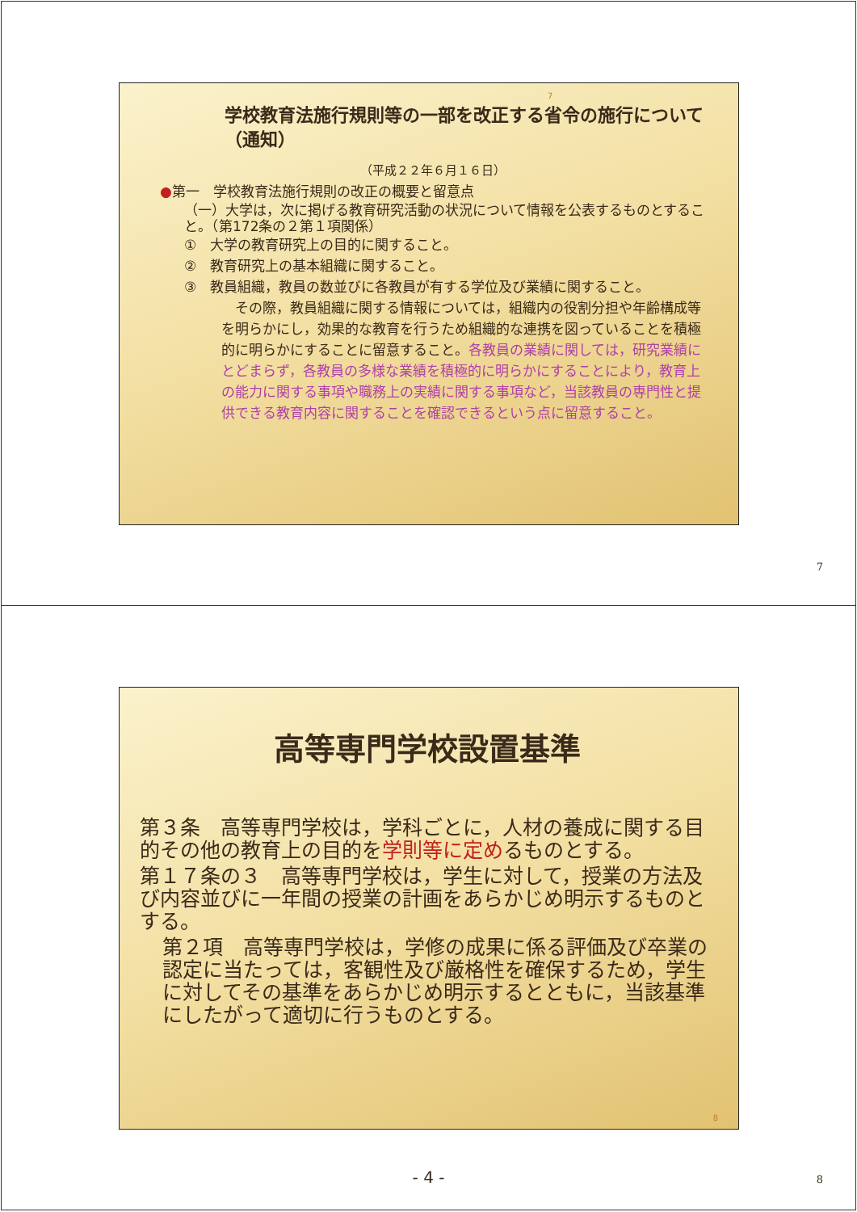7
学校教育法施行規則等の一部を改正する省令の施行について（通知）
（平成２２年６月１６日）
●第一　学校教育法施行規則の改正の概要と留意点
（一）大学は，次に掲げる教育研究活動の状況について情報を公表するものとすること。（第172条の２第１項関係）
①　大学の教育研究上の目的に関すること。
②　教育研究上の基本組織に関すること。
③　教員組織，教員の数並びに各教員が有する学位及び業績に関すること。
　その際，教員組織に関する情報については，組織内の役割分担や年齢構成等を明らかにし，効果的な教育を行うため組織的な連携を図っていることを積極的に明らかにすることに留意すること。各教員の業績に関しては，研究業績にとどまらず，各教員の多様な業績を積極的に明らかにすることにより，教育上の能力に関する事項や職務上の実績に関する事項など，当該教員の専門性と提供できる教育内容に関することを確認できるという点に留意すること。
7
高等専門学校設置基準
第３条　高等専門学校は，学科ごとに，人材の養成に関する目的その他の教育上の目的を学則等に定めるものとする。
第１７条の３　高等専門学校は，学生に対して，授業の方法及び内容並びに一年間の授業の計画をあらかじめ明示するものとする。
第２項　高等専門学校は，学修の成果に係る評価及び卒業の認定に当たっては，客観性及び厳格性を確保するため，学生に対してその基準をあらかじめ明示するとともに，当該基準にしたがって適切に行うものとする。
8
- 4 - 8